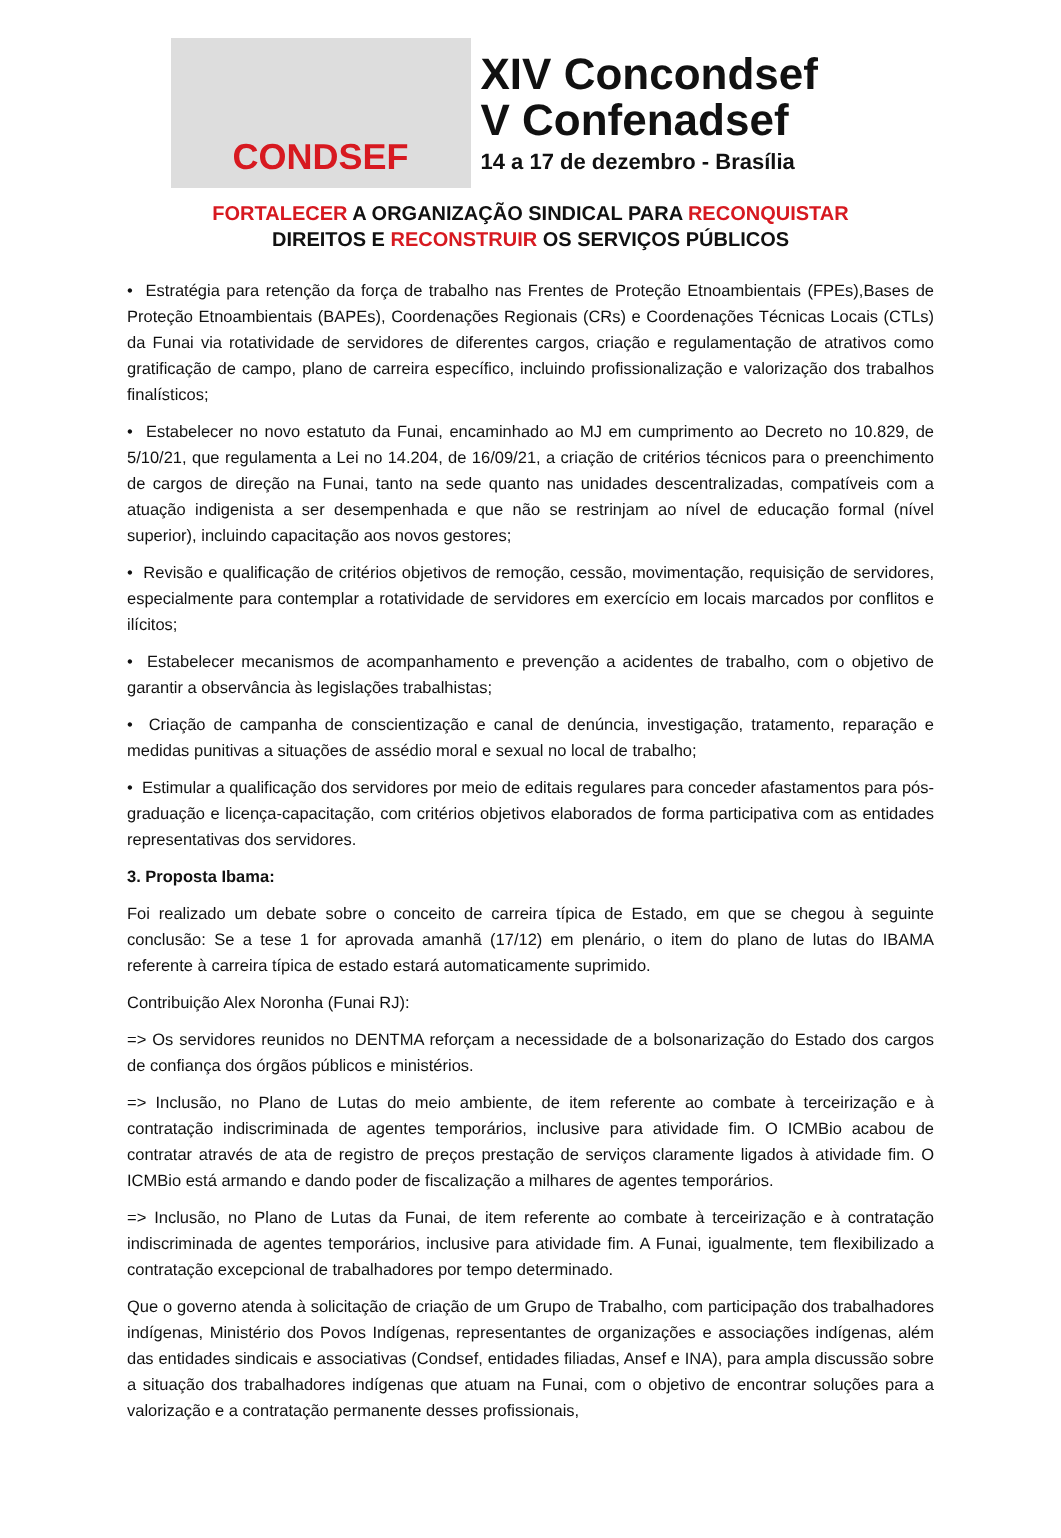CONDSEF
XIV Concondsef
V Confenadsef
14 a 17 de dezembro - Brasília
FORTALECER A ORGANIZAÇÃO SINDICAL PARA RECONQUISTAR
DIREITOS E RECONSTRUIR OS SERVIÇOS PÚBLICOS
• Estratégia para retenção da força de trabalho nas Frentes de Proteção Etnoambientais (FPEs),Bases de Proteção Etnoambientais (BAPEs), Coordenações Regionais (CRs) e Coordenações Técnicas Locais (CTLs) da Funai via rotatividade de servidores de diferentes cargos, criação e regulamentação de atrativos como gratificação de campo, plano de carreira específico, incluindo profissionalização e valorização dos trabalhos finalísticos;
• Estabelecer no novo estatuto da Funai, encaminhado ao MJ em cumprimento ao Decreto no 10.829, de 5/10/21, que regulamenta a Lei no 14.204, de 16/09/21, a criação de critérios técnicos para o preenchimento de cargos de direção na Funai, tanto na sede quanto nas unidades descentralizadas, compatíveis com a atuação indigenista a ser desempenhada e que não se restrinjam ao nível de educação formal (nível superior), incluindo capacitação aos novos gestores;
• Revisão e qualificação de critérios objetivos de remoção, cessão, movimentação, requisição de servidores, especialmente para contemplar a rotatividade de servidores em exercício em locais marcados por conflitos e ilícitos;
• Estabelecer mecanismos de acompanhamento e prevenção a acidentes de trabalho, com o objetivo de garantir a observância às legislações trabalhistas;
• Criação de campanha de conscientização e canal de denúncia, investigação, tratamento, reparação e medidas punitivas a situações de assédio moral e sexual no local de trabalho;
• Estimular a qualificação dos servidores por meio de editais regulares para conceder afastamentos para pós-graduação e licença-capacitação, com critérios objetivos elaborados de forma participativa com as entidades representativas dos servidores.
3. Proposta Ibama:
Foi realizado um debate sobre o conceito de carreira típica de Estado, em que se chegou à seguinte conclusão: Se a tese 1 for aprovada amanhã (17/12) em plenário, o item do plano de lutas do IBAMA referente à carreira típica de estado estará automaticamente suprimido.
Contribuição Alex Noronha (Funai RJ):
=> Os servidores reunidos no DENTMA reforçam a necessidade de a bolsonarização do Estado dos cargos de confiança dos órgãos públicos e ministérios.
=> Inclusão, no Plano de Lutas do meio ambiente, de item referente ao combate à terceirização e à contratação indiscriminada de agentes temporários, inclusive para atividade fim. O ICMBio acabou de contratar através de ata de registro de preços prestação de serviços claramente ligados à atividade fim. O ICMBio está armando e dando poder de fiscalização a milhares de agentes temporários.
=> Inclusão, no Plano de Lutas da Funai, de item referente ao combate à terceirização e à contratação indiscriminada de agentes temporários, inclusive para atividade fim. A Funai, igualmente, tem flexibilizado a contratação excepcional de trabalhadores por tempo determinado.
Que o governo atenda à solicitação de criação de um Grupo de Trabalho, com participação dos trabalhadores indígenas, Ministério dos Povos Indígenas, representantes de organizações e associações indígenas, além das entidades sindicais e associativas (Condsef, entidades filiadas, Ansef e INA), para ampla discussão sobre a situação dos trabalhadores indígenas que atuam na Funai, com o objetivo de encontrar soluções para a valorização e a contratação permanente desses profissionais,